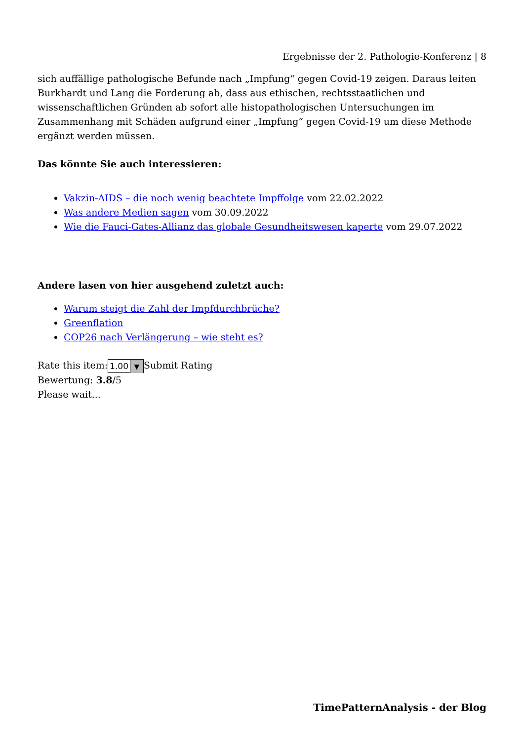Ergebnisse der 2. Pathologie-Konferenz | 8
sich auffällige pathologische Befunde nach „Impfung“ gegen Covid-19 zeigen. Daraus leiten Burkhardt und Lang die Forderung ab, dass aus ethischen, rechtsstaatlichen und wissenschaftlichen Gründen ab sofort alle histopathologischen Untersuchungen im Zusammenhang mit Schäden aufgrund einer „Impfung“ gegen Covid-19 um diese Methode ergänzt werden müssen.
Das könnte Sie auch interessieren:
Vakzin-AIDS – die noch wenig beachtete Impffolge vom 22.02.2022
Was andere Medien sagen vom 30.09.2022
Wie die Fauci-Gates-Allianz das globale Gesundheitswesen kaperte vom 29.07.2022
Andere lasen von hier ausgehend zuletzt auch:
Warum steigt die Zahl der Impfdurchbrüche?
Greenflation
COP26 nach Verlängerung – wie steht es?
Rate this item:1.00 ▼Submit Rating
Bewertung: 3.8/5
Please wait...
TimePatternAnalysis - der Blog